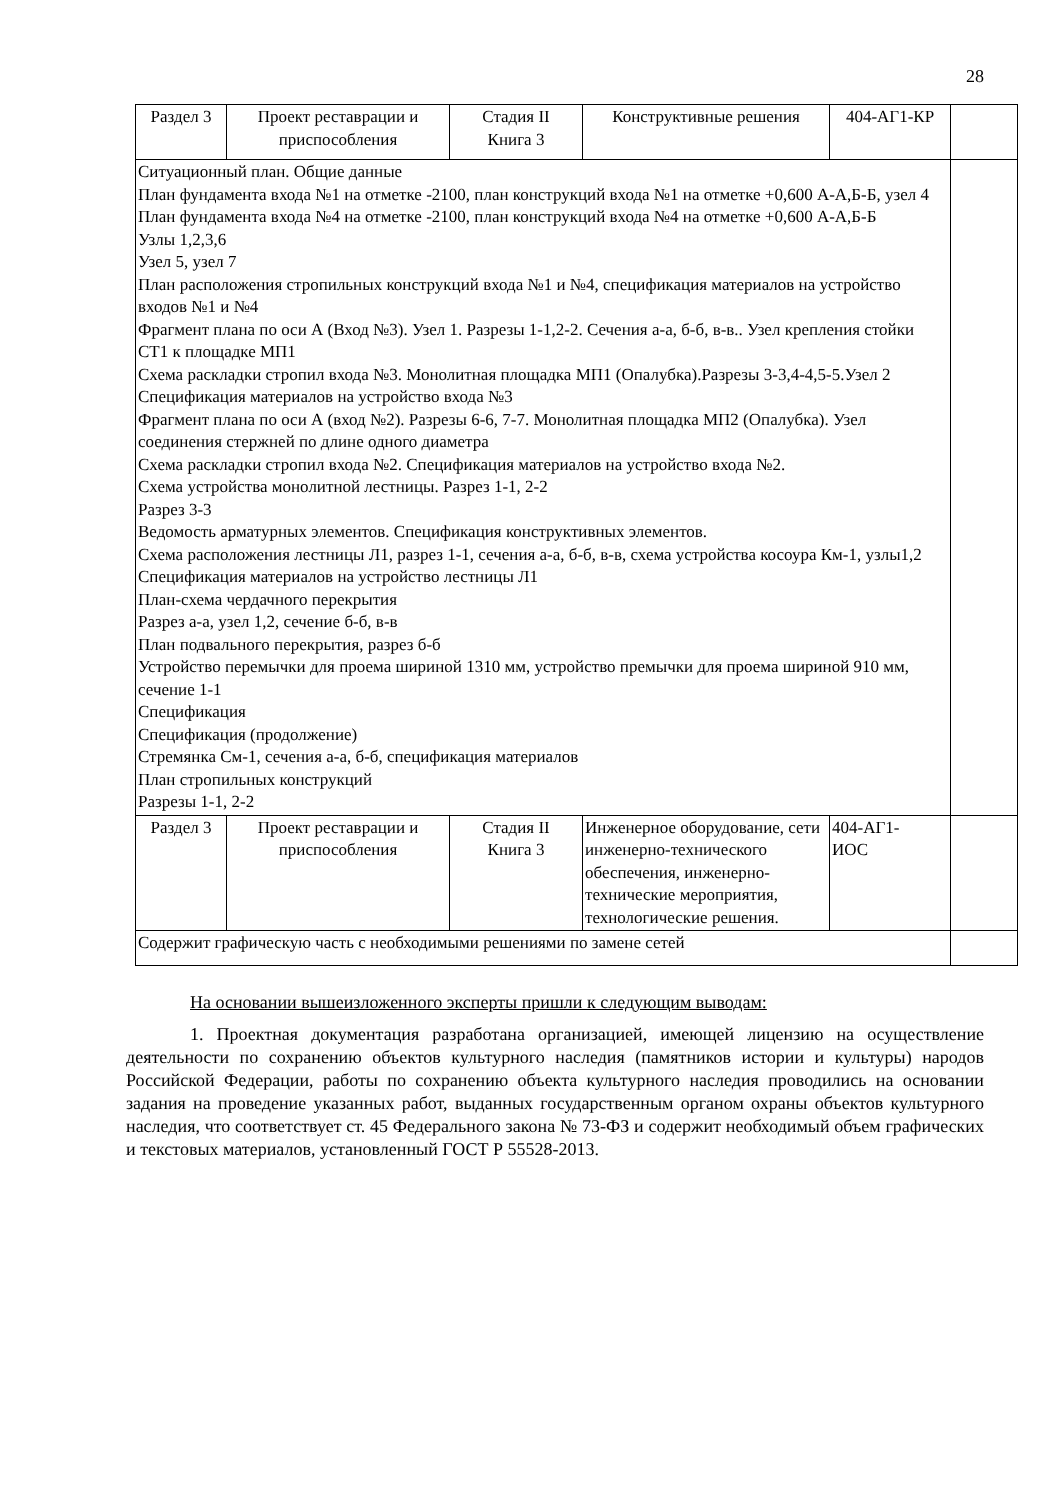28
| Раздел 3 | Проект реставрации и приспособления | Стадия II Книга 3 | Конструктивные решения | 404-АГ1-КР | |
| Ситуационный план. Общие данные План фундамента входа №1 на отметке -2100, план конструкций входа №1 на отметке +0,600 А-А,Б-Б, узел 4 План фундамента входа №4 на отметке -2100, план конструкций входа №4 на отметке +0,600 А-А,Б-Б Узлы 1,2,3,6 Узел 5, узел 7 План расположения стропильных конструкций входа №1 и №4, спецификация материалов на устройство входов №1 и №4 Фрагмент плана по оси А (Вход №3). Узел 1. Разрезы 1-1,2-2. Сечения а-а, б-б, в-в.. Узел крепления стойки СТ1 к площадке МП1 Схема раскладки стропил входа №3. Монолитная площадка МП1 (Опалубка).Разрезы 3-3,4-4,5-5.Узел 2 Спецификация материалов на устройство входа №3 Фрагмент плана по оси А (вход №2). Разрезы 6-6, 7-7. Монолитная площадка МП2 (Опалубка). Узел соединения стержней по длине одного диаметра Схема раскладки стропил входа №2. Спецификация материалов на устройство входа №2. Схема устройства монолитной лестницы. Разрез 1-1, 2-2 Разрез 3-3 Ведомость арматурных элементов. Спецификация конструктивных элементов. Схема расположения лестницы Л1, разрез 1-1, сечения а-а, б-б, в-в, схема устройства косоура Км-1, узлы1,2 Спецификация материалов на устройство лестницы Л1 План-схема чердачного перекрытия Разрез а-а, узел 1,2, сечение б-б, в-в План подвального перекрытия, разрез б-б Устройство перемычки для проема шириной 1310 мм, устройство премычки для проема шириной 910 мм, сечение 1-1 Спецификация Спецификация (продолжение) Стремянка См-1, сечения а-а, б-б, спецификация материалов План стропильных конструкций Разрезы 1-1, 2-2 | | | | | |
| Раздел 3 | Проект реставрации и приспособления | Стадия II Книга 3 | Инженерное оборудование, сети инженерно-технического обеспечения, инженерно-технические мероприятия, технологические решения. | 404-АГ1- ИОС | |
| Содержит графическую часть с необходимыми решениями по замене сетей | | | | | |
На основании вышеизложенного эксперты пришли к следующим выводам:
1. Проектная документация разработана организацией, имеющей лицензию на осуществление деятельности по сохранению объектов культурного наследия (памятников истории и культуры) народов Российской Федерации, работы по сохранению объекта культурного наследия проводились на основании задания на проведение указанных работ, выданных государственным органом охраны объектов культурного наследия, что соответствует ст. 45 Федерального закона № 73-ФЗ и содержит необходимый объем графических и текстовых материалов, установленный ГОСТ Р 55528-2013.